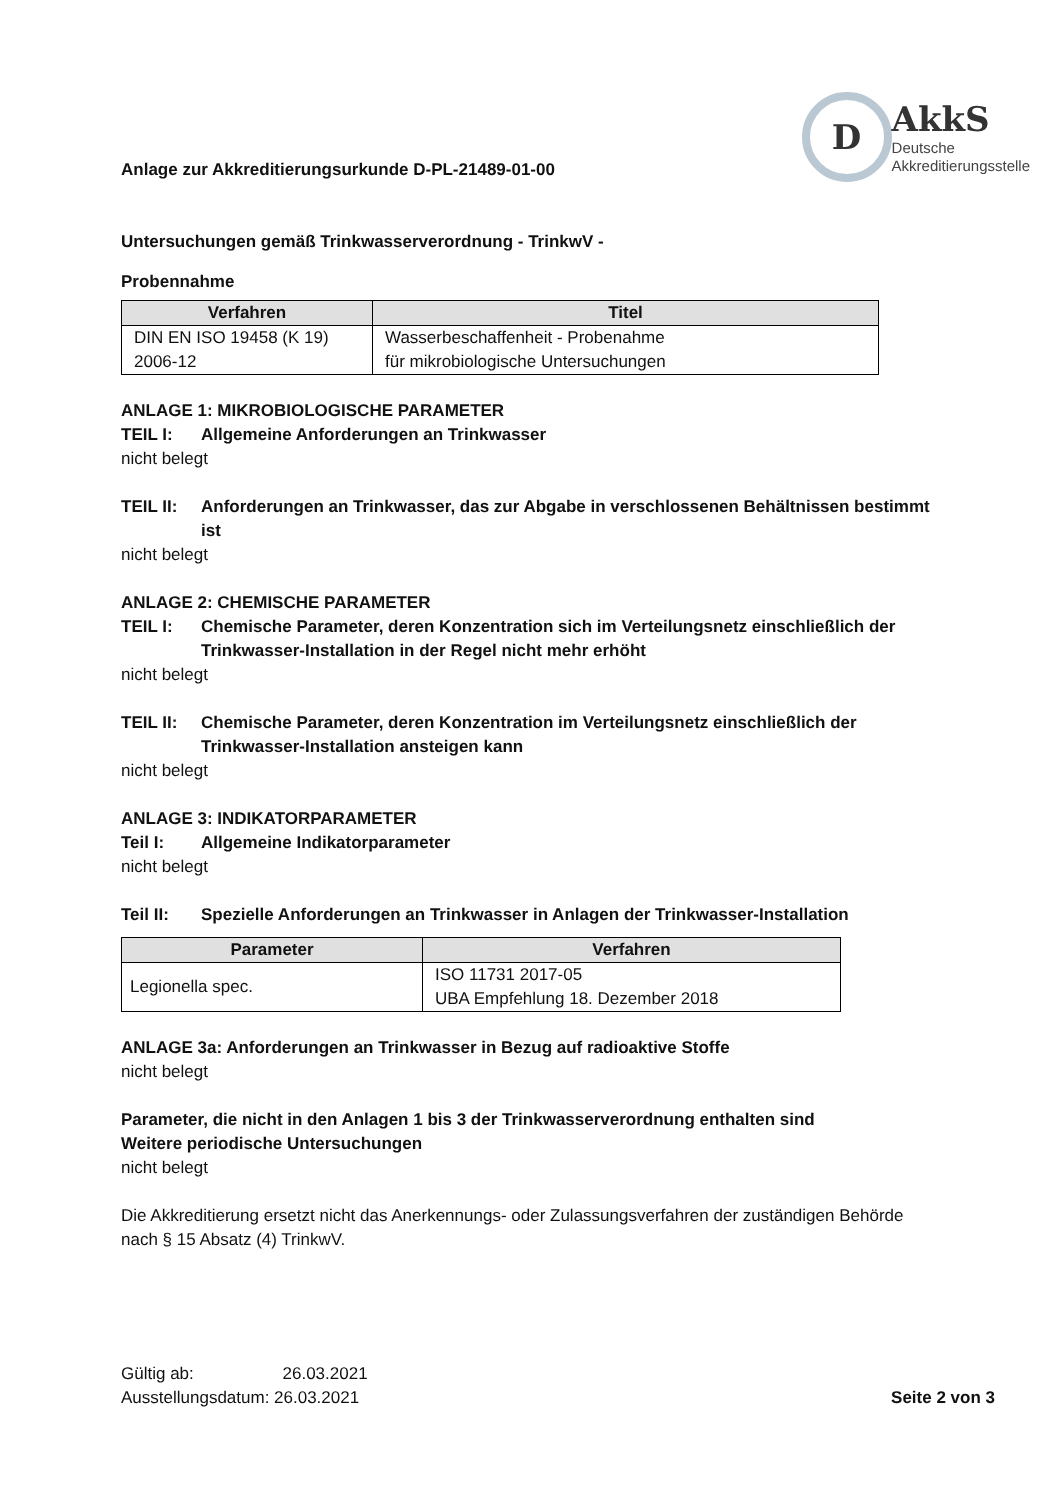Anlage zur Akkreditierungsurkunde D-PL-21489-01-00
D
AkkS
Deutsche
Akkreditierungsstelle
Untersuchungen gemäß Trinkwasserverordnung - TrinkwV -
Probennahme
| Verfahren | Titel |
| --- | --- |
| DIN EN ISO 19458 (K 19) 2006-12 | Wasserbeschaffenheit - Probenahme für mikrobiologische Untersuchungen |
ANLAGE 1: MIKROBIOLOGISCHE PARAMETER
TEIL I: Allgemeine Anforderungen an Trinkwasser
nicht belegt
TEIL II: Anforderungen an Trinkwasser, das zur Abgabe in verschlossenen Behältnissen bestimmt ist
nicht belegt
ANLAGE 2: CHEMISCHE PARAMETER
TEIL I: Chemische Parameter, deren Konzentration sich im Verteilungsnetz einschließlich der Trinkwasser-Installation in der Regel nicht mehr erhöht
nicht belegt
TEIL II: Chemische Parameter, deren Konzentration im Verteilungsnetz einschließlich der Trinkwasser-Installation ansteigen kann
nicht belegt
ANLAGE 3: INDIKATORPARAMETER
Teil I: Allgemeine Indikatorparameter
nicht belegt
Teil II: Spezielle Anforderungen an Trinkwasser in Anlagen der Trinkwasser-Installation
| Parameter | Verfahren |
| --- | --- |
| Legionella spec. | ISO 11731 2017-05 UBA Empfehlung 18. Dezember 2018 |
ANLAGE 3a: Anforderungen an Trinkwasser in Bezug auf radioaktive Stoffe
nicht belegt
Parameter, die nicht in den Anlagen 1 bis 3 der Trinkwasserverordnung enthalten sind
Weitere periodische Untersuchungen
nicht belegt
Die Akkreditierung ersetzt nicht das Anerkennungs- oder Zulassungsverfahren der zuständigen Behörde nach § 15 Absatz (4) TrinkwV.
Gültig ab: 26.03.2021
Ausstellungsdatum: 26.03.2021
Seite 2 von 3